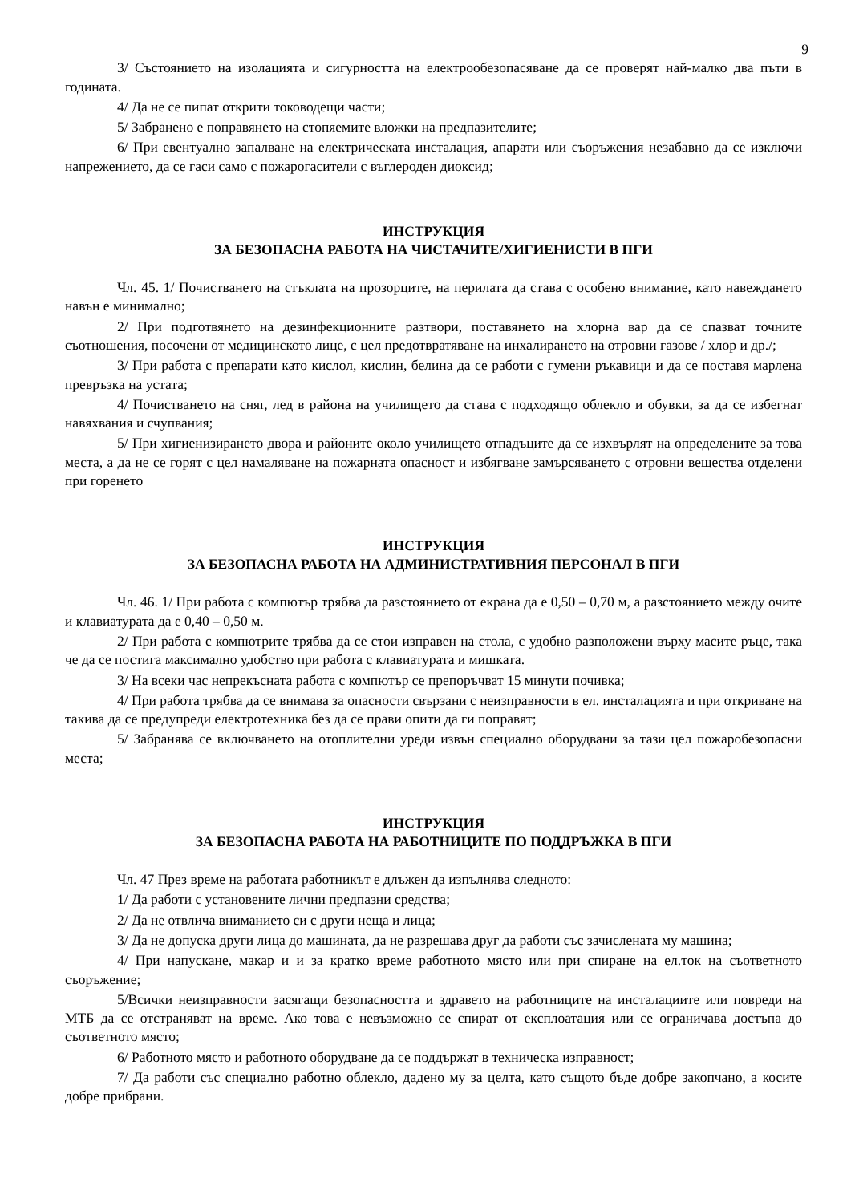9
3/ Състоянието на изолацията и сигурността на електрообезопасяване да се проверят най-малко два пъти в годината.
4/ Да не се пипат открити тоководещи части;
5/ Забранено е поправянето на стопяемите вложки на предпазителите;
6/ При евентуално запалване на електрическата инсталация, апарати или съоръжения незабавно да се изключи напрежението, да се гаси само с пожарогасители с въглероден диоксид;
ИНСТРУКЦИЯ
ЗА БЕЗОПАСНА РАБОТА НА ЧИСТАЧИТЕ/ХИГИЕНИСТИ В ПГИ
Чл. 45. 1/ Почистването на стъклата на прозорците, на перилата да става с особено внимание, като навеждането навън е минимално;
2/ При подготвянето на дезинфекционните разтвори, поставянето на хлорна вар да се спазват точните съотношения, посочени от медицинското лице, с цел предотвратяване на инхалирането на отровни газове / хлор и др./;
3/ При работа с препарати като кислол, кислин, белина да се работи с гумени ръкавици и да се поставя марлена превръзка на устата;
4/ Почистването на сняг, лед в района на училището да става с подходящо облекло и обувки, за да се избегнат навяхвания и счупвания;
5/ При хигиенизирането двора и районите около училището отпадъците да се изхвърлят на определените за това места, а да не се горят с цел намаляване на пожарната опасност и избягване замърсяването с отровни вещества отделени при горенето
ИНСТРУКЦИЯ
ЗА БЕЗОПАСНА РАБОТА НА АДМИНИСТРАТИВНИЯ ПЕРСОНАЛ В ПГИ
Чл. 46. 1/ При работа с компютър трябва да разстоянието от екрана да е 0,50 – 0,70 м, а разстоянието между очите и клавиатурата да е 0,40 – 0,50 м.
2/ При работа с компютрите трябва да се стои изправен на стола, с удобно разположени върху масите ръце, така че да се постига максимално удобство при работа с клавиатурата и мишката.
3/ На всеки час непрекъсната работа с компютър се препоръчват 15 минути почивка;
4/ При работа трябва да се внимава за опасности свързани с неизправности в ел. инсталацията и при откриване на такива да се предупреди електротехника без да се прави опити да ги поправят;
5/ Забранява се включването на отоплителни уреди извън специално оборудвани за тази цел пожаробезопасни места;
ИНСТРУКЦИЯ
ЗА БЕЗОПАСНА РАБОТА НА РАБОТНИЦИТЕ ПО ПОДДРЪЖКА В ПГИ
Чл. 47 През време на работата работникът е длъжен да изпълнява следното:
1/ Да работи с установените лични предпазни средства;
2/ Да не отвлича вниманието си с други неща и лица;
3/ Да не допуска други лица до машината, да не разрешава друг да работи със зачислената му машина;
4/ При напускане, макар и и за кратко време работното място или при спиране на ел.ток на съответното съоръжение;
5/Всички неизправности засягащи безопасността и здравето на работниците на инсталациите или повреди на МТБ да се отстраняват на време. Ако това е невъзможно се спират от експлоатация или се ограничава достъпа до съответното място;
6/ Работното място и работното оборудване да се поддържат в техническа изправност;
7/ Да работи със специално работно облекло, дадено му за целта, като същото бъде добре закопчано, а косите добре прибрани.